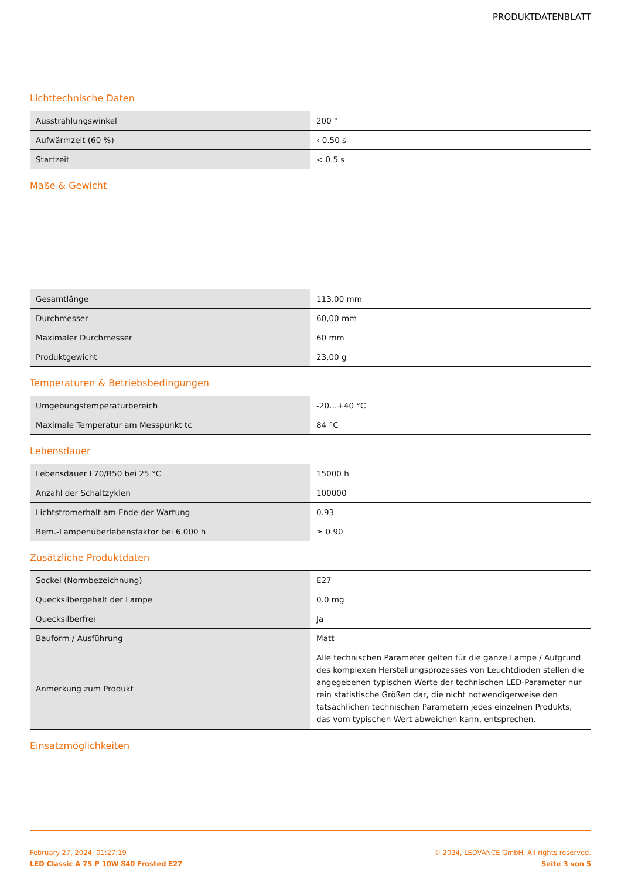PRODUKTDATENBLATT
Lichttechnische Daten
| Ausstrahlungswinkel | 200 ° |
| Aufwärmzeit (60 %) | ‹ 0.50 s |
| Startzeit | < 0.5 s |
Maße & Gewicht
| Gesamtlänge | 113.00 mm |
| Durchmesser | 60,00 mm |
| Maximaler Durchmesser | 60 mm |
| Produktgewicht | 23,00 g |
Temperaturen & Betriebsbedingungen
| Umgebungstemperaturbereich | -20…+40 °C |
| Maximale Temperatur am Messpunkt tc | 84 °C |
Lebensdauer
| Lebensdauer L70/B50 bei 25 °C | 15000 h |
| Anzahl der Schaltzyklen | 100000 |
| Lichtstromerhalt am Ende der Wartung | 0.93 |
| Bem.-Lampenüberlebensfaktor bei 6.000 h | ≥ 0.90 |
Zusätzliche Produktdaten
| Sockel (Normbezeichnung) | E27 |
| Quecksilbergehalt der Lampe | 0.0 mg |
| Quecksilberfrei | Ja |
| Bauform / Ausführung | Matt |
| Anmerkung zum Produkt | Alle technischen Parameter gelten für die ganze Lampe / Aufgrund des komplexen Herstellungsprozesses von Leuchtdioden stellen die angegebenen typischen Werte der technischen LED-Parameter nur rein statistische Größen dar, die nicht notwendigerweise den tatsächlichen technischen Parametern jedes einzelnen Produkts, das vom typischen Wert abweichen kann, entsprechen. |
Einsatzmöglichkeiten
February 27, 2024, 01:27:19
LED Classic A 75 P 10W 840 Frosted E27
© 2024, LEDVANCE GmbH. All rights reserved.
Seite 3 von 5